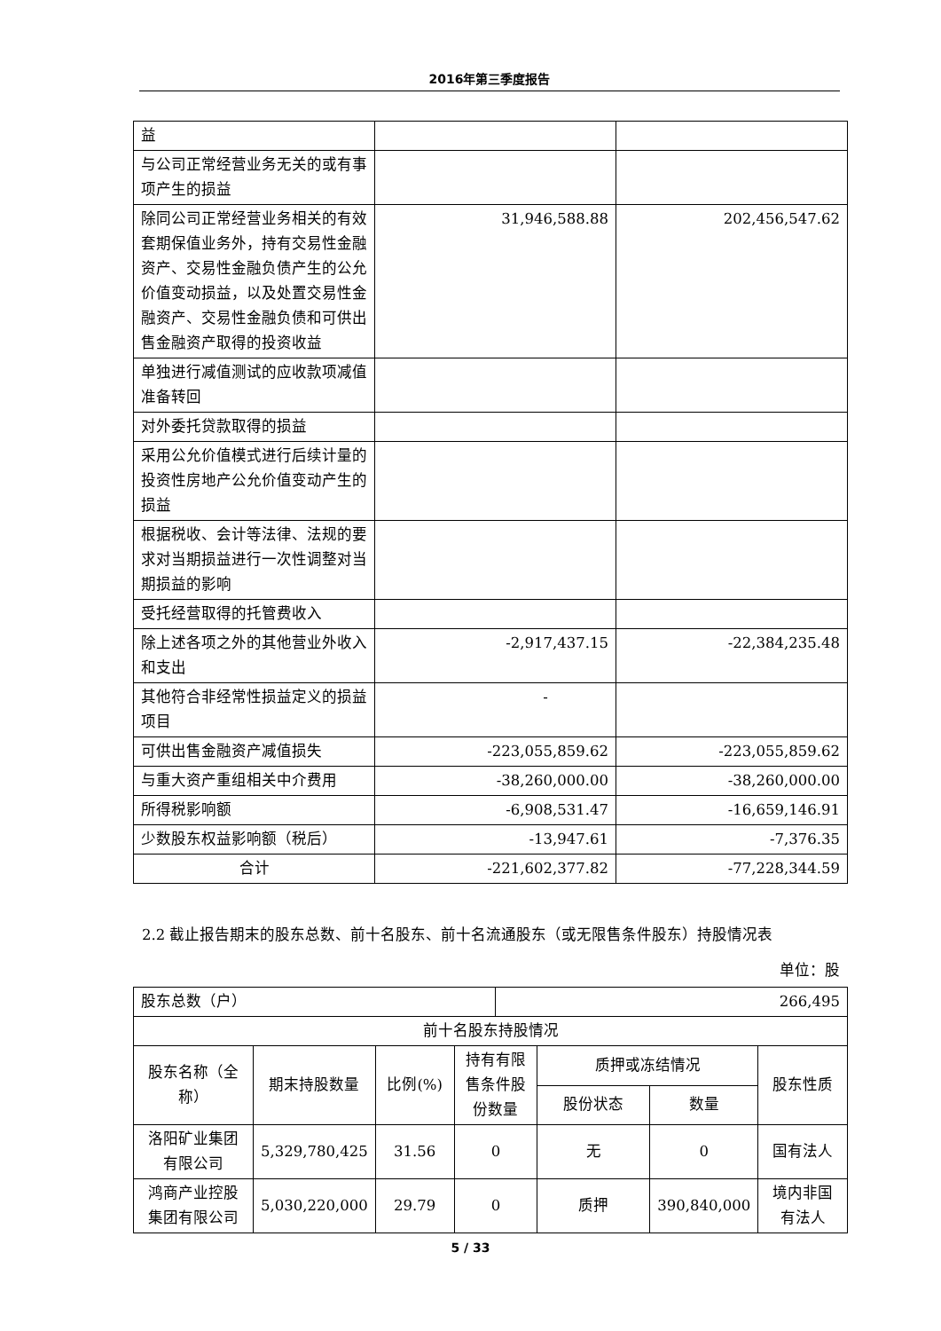2016年第三季度报告
| 益 | | |
| 与公司正常经营业务无关的或有事项产生的损益 | | |
| 除同公司正常经营业务相关的有效套期保值业务外，持有交易性金融资产、交易性金融负债产生的公允价值变动损益，以及处置交易性金融资产、交易性金融负债和可供出售金融资产取得的投资收益 | 31,946,588.88 | 202,456,547.62 |
| 单独进行减值测试的应收款项减值准备转回 | | |
| 对外委托贷款取得的损益 | | |
| 采用公允价值模式进行后续计量的投资性房地产公允价值变动产生的损益 | | |
| 根据税收、会计等法律、法规的要求对当期损益进行一次性调整对当期损益的影响 | | |
| 受托经营取得的托管费收入 | | |
| 除上述各项之外的其他营业外收入和支出 | -2,917,437.15 | -22,384,235.48 |
| 其他符合非经常性损益定义的损益项目 | - | |
| 可供出售金融资产减值损失 | -223,055,859.62 | -223,055,859.62 |
| 与重大资产重组相关中介费用 | -38,260,000.00 | -38,260,000.00 |
| 所得税影响额 | -6,908,531.47 | -16,659,146.91 |
| 少数股东权益影响额（税后） | -13,947.61 | -7,376.35 |
| 合计 | -221,602,377.82 | -77,228,344.59 |
2.2 截止报告期末的股东总数、前十名股东、前十名流通股东（或无限售条件股东）持股情况表
单位：股
| 股东总数（户） | | | | 266,495 | | | |
| 前十名股东持股情况 | | | | | | | |
| 股东名称（全称） | 期末持股数量 | 比例(%) | 持有有限售条件股份数量 | | 质押或冻结情况 | | 股东性质 |
| | | | | | 股份状态 | 数量 | |
| 洛阳矿业集团有限公司 | 5,329,780,425 | 31.56 | 0 | | 无 | 0 | 国有法人 |
| 鸿商产业控股集团有限公司 | 5,030,220,000 | 29.79 | 0 | | 质押 | 390,840,000 | 境内非国有法人 |
5 / 33